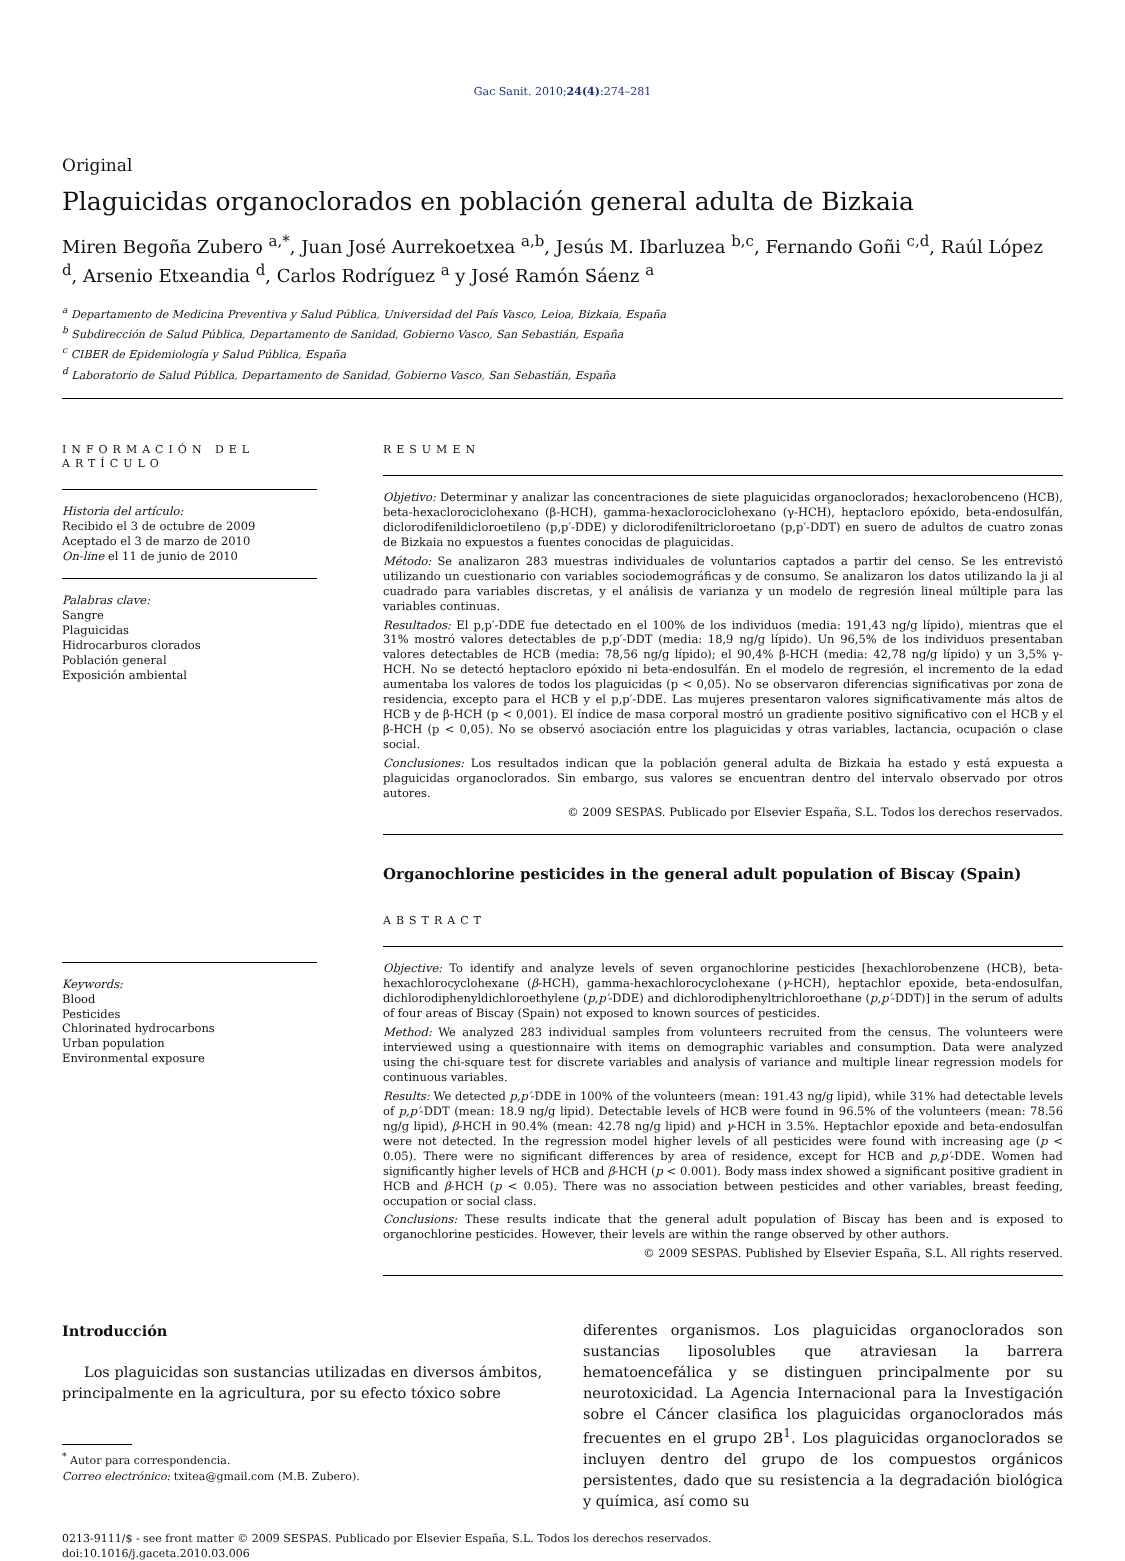Gac Sanit. 2010;24(4):274–281
Original
Plaguicidas organoclorados en población general adulta de Bizkaia
Miren Begoña Zubero <sup>a,*</sup>, Juan José Aurrekoetxea <sup>a,b</sup>, Jesús M. Ibarluzea <sup>b,c</sup>, Fernando Goñi <sup>c,d</sup>, Raúl López <sup>d</sup>, Arsenio Etxeandia <sup>d</sup>, Carlos Rodríguez <sup>a</sup> y José Ramón Sáenz <sup>a</sup>
<sup>a</sup> Departamento de Medicina Preventiva y Salud Pública, Universidad del País Vasco, Leioa, Bizkaia, España
<sup>b</sup> Subdirección de Salud Pública, Departamento de Sanidad, Gobierno Vasco, San Sebastián, España
<sup>c</sup> CIBER de Epidemiología y Salud Pública, España
<sup>d</sup> Laboratorio de Salud Pública, Departamento de Sanidad, Gobierno Vasco, San Sebastián, España
INFORMACIÓN DEL ARTÍCULO
Historia del artículo:
Recibido el 3 de octubre de 2009
Aceptado el 3 de marzo de 2010
On-line el 11 de junio de 2010
Palabras clave:
Sangre
Plaguicidas
Hidrocarburos clorados
Población general
Exposición ambiental
Keywords:
Blood
Pesticides
Chlorinated hydrocarbons
Urban population
Environmental exposure
RESUMEN
Objetivo: Determinar y analizar las concentraciones de siete plaguicidas organoclorados; hexaclorobenceno (HCB), beta-hexaclorociclohexano (β-HCH), gamma-hexaclorociclohexano (γ-HCH), heptacloro epóxido, beta-endosulfán, diclorodifenildicloroetileno (p,p′-DDE) y diclorodifeniltricloroetano (p,p′-DDT) en suero de adultos de cuatro zonas de Bizkaia no expuestos a fuentes conocidas de plaguicidas.
Método: Se analizaron 283 muestras individuales de voluntarios captados a partir del censo. Se les entrevistó utilizando un cuestionario con variables sociodemográficas y de consumo. Se analizaron los datos utilizando la ji al cuadrado para variables discretas, y el análisis de varianza y un modelo de regresión lineal múltiple para las variables continuas.
Resultados: El p,p′-DDE fue detectado en el 100% de los individuos (media: 191,43 ng/g lípido), mientras que el 31% mostró valores detectables de p,p′-DDT (media: 18,9 ng/g lípido). Un 96,5% de los individuos presentaban valores detectables de HCB (media: 78,56 ng/g lípido); el 90,4% β-HCH (media: 42,78 ng/g lípido) y un 3,5% γ-HCH. No se detectó heptacloro epóxido ni beta-endosulfán. En el modelo de regresión, el incremento de la edad aumentaba los valores de todos los plaguicidas (p < 0,05). No se observaron diferencias significativas por zona de residencia, excepto para el HCB y el p,p′-DDE. Las mujeres presentaron valores significativamente más altos de HCB y de β-HCH (p < 0,001). El índice de masa corporal mostró un gradiente positivo significativo con el HCB y el β-HCH (p < 0,05). No se observó asociación entre los plaguicidas y otras variables, lactancia, ocupación o clase social.
Conclusiones: Los resultados indican que la población general adulta de Bizkaia ha estado y está expuesta a plaguicidas organoclorados. Sin embargo, sus valores se encuentran dentro del intervalo observado por otros autores.
© 2009 SESPAS. Publicado por Elsevier España, S.L. Todos los derechos reservados.
Organochlorine pesticides in the general adult population of Biscay (Spain)
ABSTRACT
Objective: To identify and analyze levels of seven organochlorine pesticides [hexachlorobenzene (HCB), beta-hexachlorocyclohexane (β-HCH), gamma-hexachlorocyclohexane (γ-HCH), heptachlor epoxide, beta-endosulfan, dichlorodiphenyldichloroethylene (p,p′-DDE) and dichlorodiphenyltrichloroethane (p,p′-DDT)] in the serum of adults of four areas of Biscay (Spain) not exposed to known sources of pesticides.
Method: We analyzed 283 individual samples from volunteers recruited from the census. The volunteers were interviewed using a questionnaire with items on demographic variables and consumption. Data were analyzed using the chi-square test for discrete variables and analysis of variance and multiple linear regression models for continuous variables.
Results: We detected p,p′-DDE in 100% of the volunteers (mean: 191.43 ng/g lipid), while 31% had detectable levels of p,p′-DDT (mean: 18.9 ng/g lipid). Detectable levels of HCB were found in 96.5% of the volunteers (mean: 78.56 ng/g lipid), β-HCH in 90.4% (mean: 42.78 ng/g lipid) and γ-HCH in 3.5%. Heptachlor epoxide and beta-endosulfan were not detected. In the regression model higher levels of all pesticides were found with increasing age (p < 0.05). There were no significant differences by area of residence, except for HCB and p,p′-DDE. Women had significantly higher levels of HCB and β-HCH (p < 0.001). Body mass index showed a significant positive gradient in HCB and β-HCH (p < 0.05). There was no association between pesticides and other variables, breast feeding, occupation or social class.
Conclusions: These results indicate that the general adult population of Biscay has been and is exposed to organochlorine pesticides. However, their levels are within the range observed by other authors.
© 2009 SESPAS. Published by Elsevier España, S.L. All rights reserved.
Introducción
Los plaguicidas son sustancias utilizadas en diversos ámbitos, principalmente en la agricultura, por su efecto tóxico sobre
<sup>*</sup> Autor para correspondencia.
Correo electrónico: txitea@gmail.com (M.B. Zubero).
diferentes organismos. Los plaguicidas organoclorados son sustancias liposolubles que atraviesan la barrera hematoencefálica y se distinguen principalmente por su neurotoxicidad. La Agencia Internacional para la Investigación sobre el Cáncer clasifica los plaguicidas organoclorados más frecuentes en el grupo 2B<sup>1</sup>. Los plaguicidas organoclorados se incluyen dentro del grupo de los compuestos orgánicos persistentes, dado que su resistencia a la degradación biológica y química, así como su
0213-9111/$ - see front matter © 2009 SESPAS. Publicado por Elsevier España, S.L. Todos los derechos reservados.
doi:10.1016/j.gaceta.2010.03.006